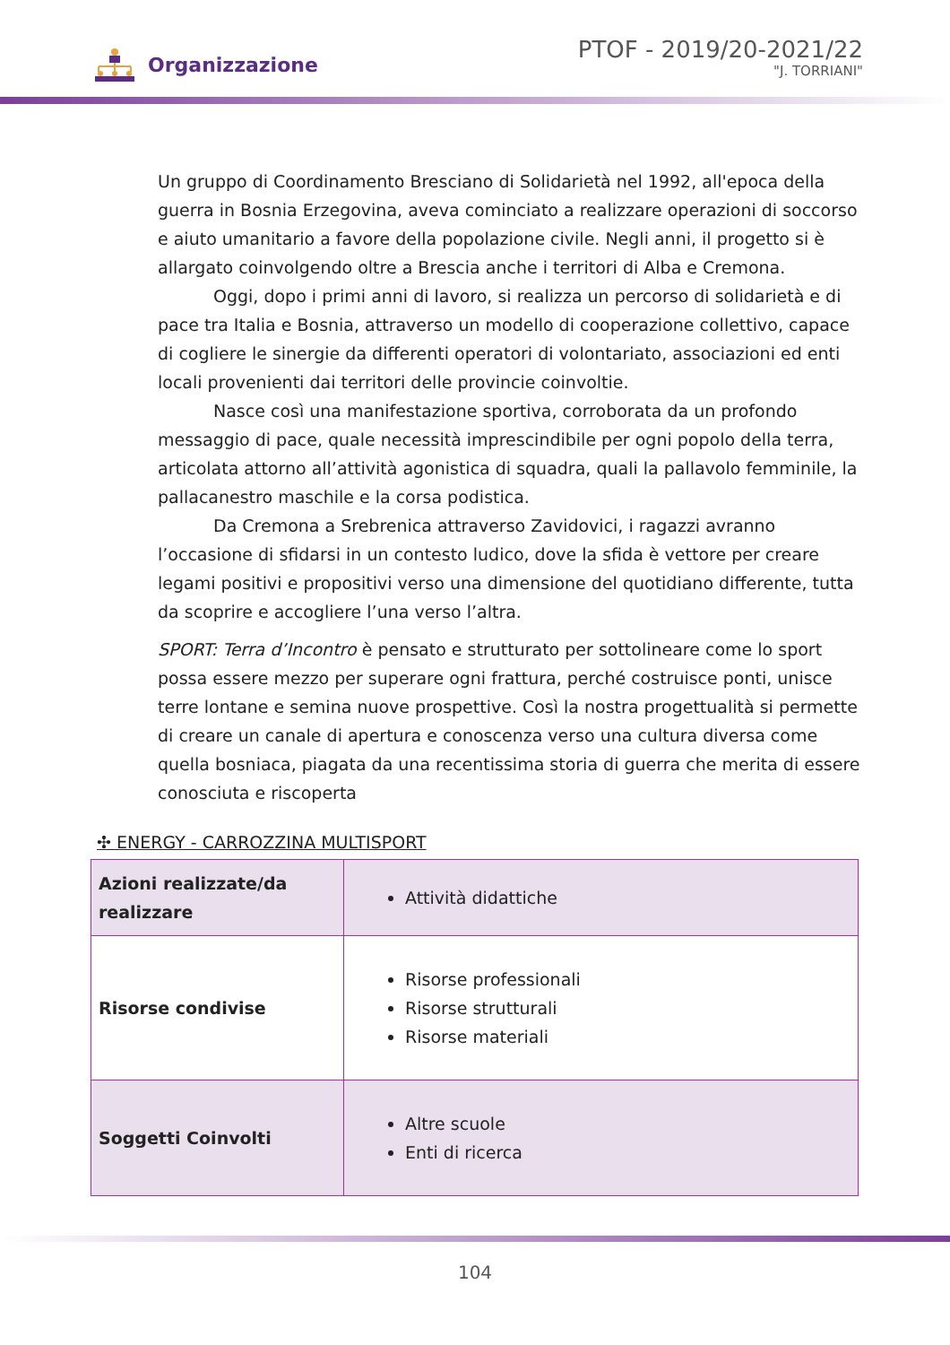Organizzazione
PTOF - 2019/20-2021/22
"J. TORRIANI"
Un gruppo di Coordinamento Bresciano di Solidarietà nel 1992, all'epoca della guerra in Bosnia Erzegovina, aveva cominciato a realizzare operazioni di soccorso e aiuto umanitario a favore della popolazione civile. Negli anni, il progetto si è allargato coinvolgendo oltre a Brescia anche i territori di Alba e Cremona.
Oggi, dopo i primi anni di lavoro, si realizza un percorso di solidarietà e di pace tra Italia e Bosnia, attraverso un modello di cooperazione collettivo, capace di cogliere le sinergie da differenti operatori di volontariato, associazioni ed enti locali provenienti dai territori delle provincie coinvoltie.
Nasce così una manifestazione sportiva, corroborata da un profondo messaggio di pace, quale necessità imprescindibile per ogni popolo della terra, articolata attorno all’attività agonistica di squadra, quali la pallavolo femminile, la pallacanestro maschile e la corsa podistica.
Da Cremona a Srebrenica attraverso Zavidovici, i ragazzi avranno l’occasione di sfidarsi in un contesto ludico, dove la sfida è vettore per creare legami positivi e propositivi verso una dimensione del quotidiano differente, tutta da scoprire e accogliere l’una verso l’altra.
SPORT: Terra d’Incontro è pensato e strutturato per sottolineare come lo sport possa essere mezzo per superare ogni frattura, perché costruisce ponti, unisce terre lontane e semina nuove prospettive. Così la nostra progettualità si permette di creare un canale di apertura e conoscenza verso una cultura diversa come quella bosniaca, piagata da una recentissima storia di guerra che merita di essere conosciuta e riscoperta
✣ ENERGY - CARROZZINA MULTISPORT
| Azioni realizzate/da realizzare | Attività didattiche |
| Risorse condivise | Risorse professionali Risorse strutturali Risorse materiali |
| Soggetti Coinvolti | Altre scuole Enti di ricerca |
104